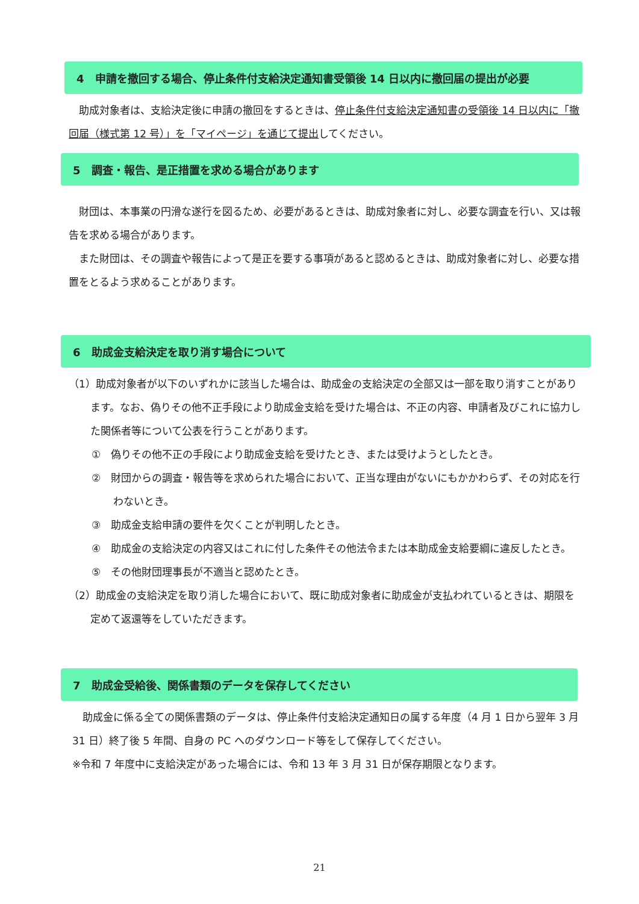4　申請を撤回する場合、停止条件付支給決定通知書受領後 14 日以内に撤回届の提出が必要
　助成対象者は、支給決定後に申請の撤回をするときは、停止条件付支給決定通知書の受領後 14 日以内に「撤回届（様式第 12 号）」を「マイページ」を通じて提出してください。
5　調査・報告、是正措置を求める場合があります
　財団は、本事業の円滑な遂行を図るため、必要があるときは、助成対象者に対し、必要な調査を行い、又は報告を求める場合があります。
　また財団は、その調査や報告によって是正を要する事項があると認めるときは、助成対象者に対し、必要な措置をとるよう求めることがあります。
6　助成金支給決定を取り消す場合について
（1）助成対象者が以下のいずれかに該当した場合は、助成金の支給決定の全部又は一部を取り消すことがあります。なお、偽りその他不正手段により助成金支給を受けた場合は、不正の内容、申請者及びこれに協力した関係者等について公表を行うことがあります。
①　偽りその他不正の手段により助成金支給を受けたとき、または受けようとしたとき。
②　財団からの調査・報告等を求められた場合において、正当な理由がないにもかかわらず、その対応を行わないとき。
③　助成金支給申請の要件を欠くことが判明したとき。
④　助成金の支給決定の内容又はこれに付した条件その他法令または本助成金支給要綱に違反したとき。
⑤　その他財団理事長が不適当と認めたとき。
（2）助成金の支給決定を取り消した場合において、既に助成対象者に助成金が支払われているときは、期限を定めて返還等をしていただきます。
7　助成金受給後、関係書類のデータを保存してください
　助成金に係る全ての関係書類のデータは、停止条件付支給決定通知日の属する年度（4 月 1 日から翌年 3 月 31 日）終了後 5 年間、自身の PC へのダウンロード等をして保存してください。
※令和 7 年度中に支給決定があった場合には、令和 13 年 3 月 31 日が保存期限となります。
21